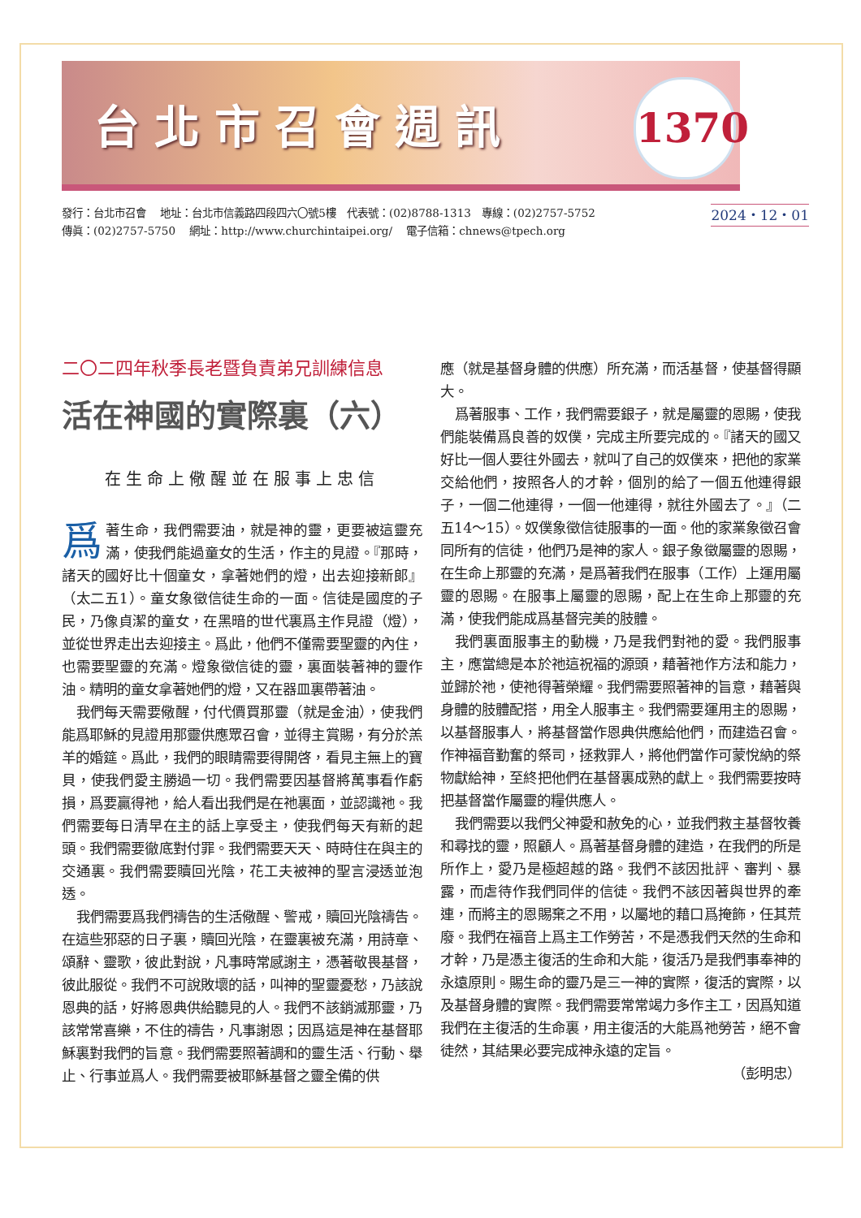台北市召會週訊
1370
發行：台北市召會　 地址：台北市信義路四段四六〇號5樓　代表號：(02)8788-1313　專線：(02)2757-5752
傳眞：(02)2757-5750　 網址：http://www.churchintaipei.org/　 電子信箱：chnews@tpech.org
2024・12・01
二〇二四年秋季長老暨負責弟兄訓練信息
活在神國的實際裏（六）
在生命上儆醒並在服事上忠信
爲著生命，我們需要油，就是神的靈，更要被這靈充滿，使我們能過童女的生活，作主的見證。『那時，諸天的國好比十個童女，拿著她們的燈，出去迎接新郎』（太二五1）。童女象徵信徒生命的一面。信徒是國度的子民，乃像貞潔的童女，在黑暗的世代裏爲主作見證（燈），並從世界走出去迎接主。爲此，他們不僅需要聖靈的內住，也需要聖靈的充滿。燈象徵信徒的靈，裏面裝著神的靈作油。精明的童女拿著她們的燈，又在器皿裏帶著油。
我們每天需要儆醒，付代價買那靈（就是金油），使我們能爲耶穌的見證用那靈供應眾召會，並得主賞賜，有分於羔羊的婚筵。爲此，我們的眼睛需要得開啓，看見主無上的寶貝，使我們愛主勝過一切。我們需要因基督將萬事看作虧損，爲要贏得祂，給人看出我們是在祂裏面，並認識祂。我們需要每日清早在主的話上享受主，使我們每天有新的起頭。我們需要徹底對付罪。我們需要天天、時時住在與主的交通裏。我們需要贖回光陰，花工夫被神的聖言浸透並泡透。
我們需要爲我們禱告的生活儆醒、警戒，贖回光陰禱告。在這些邪惡的日子裏，贖回光陰，在靈裏被充滿，用詩章、頌辭、靈歌，彼此對說，凡事時常感謝主，憑著敬畏基督，彼此服從。我們不可說敗壞的話，叫神的聖靈憂愁，乃該說恩典的話，好將恩典供給聽見的人。我們不該銷滅那靈，乃該常常喜樂，不住的禱告，凡事謝恩；因爲這是神在基督耶穌裏對我們的旨意。我們需要照著調和的靈生活、行動、舉止、行事並爲人。我們需要被耶穌基督之靈全備的供
應（就是基督身體的供應）所充滿，而活基督，使基督得顯大。
爲著服事、工作，我們需要銀子，就是屬靈的恩賜，使我們能裝備爲良善的奴僕，完成主所要完成的。『諸天的國又好比一個人要往外國去，就叫了自己的奴僕來，把他的家業交給他們，按照各人的才幹，個別的給了一個五他連得銀子，一個二他連得，一個一他連得，就往外國去了。』（二五14～15）。奴僕象徵信徒服事的一面。他的家業象徵召會同所有的信徒，他們乃是神的家人。銀子象徵屬靈的恩賜，在生命上那靈的充滿，是爲著我們在服事（工作）上運用屬靈的恩賜。在服事上屬靈的恩賜，配上在生命上那靈的充滿，使我們能成爲基督完美的肢體。
我們裏面服事主的動機，乃是我們對祂的愛。我們服事主，應當總是本於祂這祝福的源頭，藉著祂作方法和能力，並歸於祂，使祂得著榮耀。我們需要照著神的旨意，藉著與身體的肢體配搭，用全人服事主。我們需要運用主的恩賜，以基督服事人，將基督當作恩典供應給他們，而建造召會。作神福音勤奮的祭司，拯救罪人，將他們當作可蒙悅納的祭物獻給神，至終把他們在基督裏成熟的獻上。我們需要按時把基督當作屬靈的糧供應人。
我們需要以我們父神愛和赦免的心，並我們救主基督牧養和尋找的靈，照顧人。爲著基督身體的建造，在我們的所是所作上，愛乃是極超越的路。我們不該因批評、審判、暴露，而虐待作我們同伴的信徒。我們不該因著與世界的牽連，而將主的恩賜棄之不用，以屬地的藉口爲掩飾，任其荒廢。我們在福音上爲主工作勞苦，不是憑我們天然的生命和才幹，乃是憑主復活的生命和大能，復活乃是我們事奉神的永遠原則。賜生命的靈乃是三一神的實際，復活的實際，以及基督身體的實際。我們需要常常竭力多作主工，因爲知道我們在主復活的生命裏，用主復活的大能爲祂勞苦，絕不會徒然，其結果必要完成神永遠的定旨。
（彭明忠）